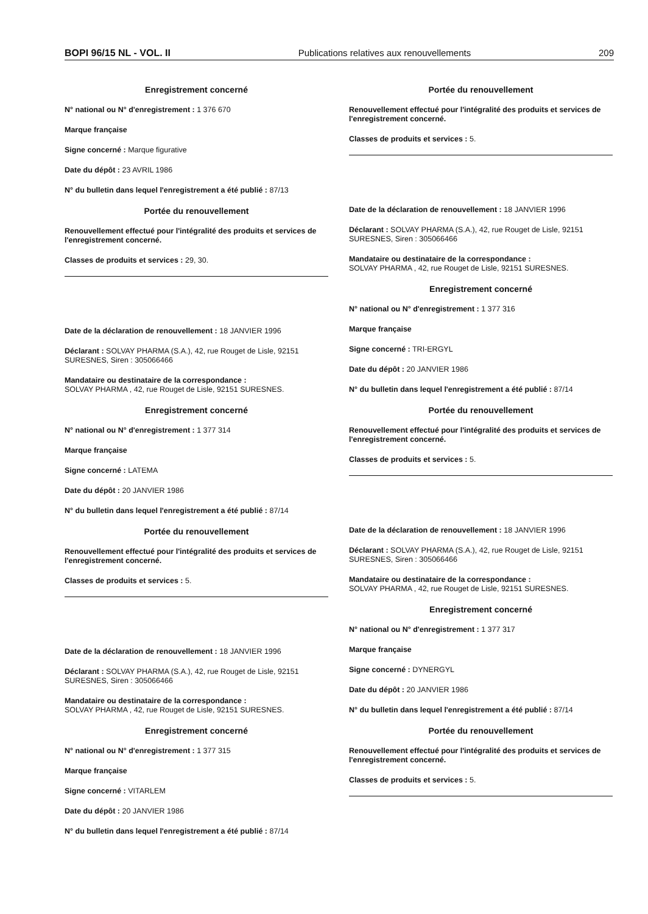BOPI 96/15 NL - VOL. II Publications relatives aux renouvellements 209
Enregistrement concerné
N° national ou N° d'enregistrement : 1 376 670
Marque française
Signe concerné : Marque figurative
Date du dépôt : 23 AVRIL 1986
N° du bulletin dans lequel l'enregistrement a été publié : 87/13
Portée du renouvellement
Renouvellement effectué pour l'intégralité des produits et services de l'enregistrement concerné.
Classes de produits et services : 29, 30.
Date de la déclaration de renouvellement : 18 JANVIER 1996
Déclarant : SOLVAY PHARMA (S.A.), 42, rue Rouget de Lisle, 92151 SURESNES, Siren : 305066466
Mandataire ou destinataire de la correspondance :
SOLVAY PHARMA , 42, rue Rouget de Lisle, 92151 SURESNES.
Enregistrement concerné
N° national ou N° d'enregistrement : 1 377 314
Marque française
Signe concerné : LATEMA
Date du dépôt : 20 JANVIER 1986
N° du bulletin dans lequel l'enregistrement a été publié : 87/14
Portée du renouvellement
Renouvellement effectué pour l'intégralité des produits et services de l'enregistrement concerné.
Classes de produits et services : 5.
Date de la déclaration de renouvellement : 18 JANVIER 1996
Déclarant : SOLVAY PHARMA (S.A.), 42, rue Rouget de Lisle, 92151 SURESNES, Siren : 305066466
Mandataire ou destinataire de la correspondance :
SOLVAY PHARMA , 42, rue Rouget de Lisle, 92151 SURESNES.
Enregistrement concerné
N° national ou N° d'enregistrement : 1 377 315
Marque française
Signe concerné : VITARLEM
Date du dépôt : 20 JANVIER 1986
N° du bulletin dans lequel l'enregistrement a été publié : 87/14
Portée du renouvellement
Renouvellement effectué pour l'intégralité des produits et services de l'enregistrement concerné.
Classes de produits et services : 5.
Date de la déclaration de renouvellement : 18 JANVIER 1996
Déclarant : SOLVAY PHARMA (S.A.), 42, rue Rouget de Lisle, 92151 SURESNES, Siren : 305066466
Mandataire ou destinataire de la correspondance :
SOLVAY PHARMA , 42, rue Rouget de Lisle, 92151 SURESNES.
Enregistrement concerné
N° national ou N° d'enregistrement : 1 377 316
Marque française
Signe concerné : TRI-ERGYL
Date du dépôt : 20 JANVIER 1986
N° du bulletin dans lequel l'enregistrement a été publié : 87/14
Portée du renouvellement
Renouvellement effectué pour l'intégralité des produits et services de l'enregistrement concerné.
Classes de produits et services : 5.
Date de la déclaration de renouvellement : 18 JANVIER 1996
Déclarant : SOLVAY PHARMA (S.A.), 42, rue Rouget de Lisle, 92151 SURESNES, Siren : 305066466
Mandataire ou destinataire de la correspondance :
SOLVAY PHARMA , 42, rue Rouget de Lisle, 92151 SURESNES.
Enregistrement concerné
N° national ou N° d'enregistrement : 1 377 317
Marque française
Signe concerné : DYNERGYL
Date du dépôt : 20 JANVIER 1986
N° du bulletin dans lequel l'enregistrement a été publié : 87/14
Portée du renouvellement
Renouvellement effectué pour l'intégralité des produits et services de l'enregistrement concerné.
Classes de produits et services : 5.